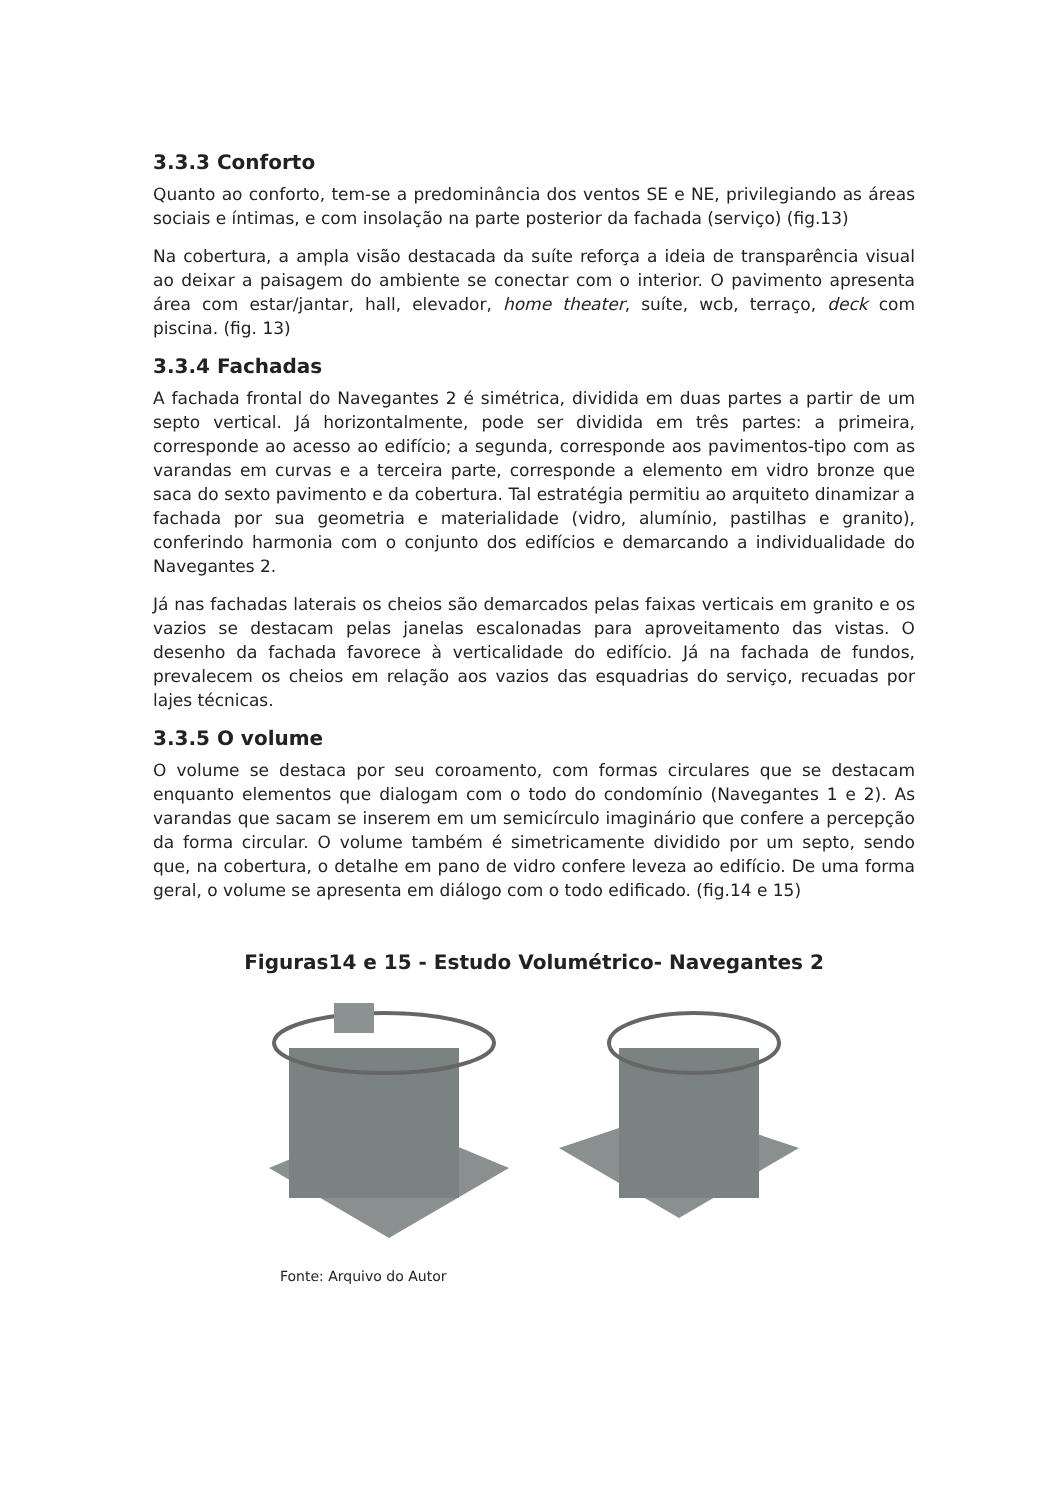3.3.3 Conforto
Quanto ao conforto, tem-se a predominância dos ventos SE e NE, privilegiando as áreas sociais e íntimas, e com insolação na parte posterior da fachada (serviço) (fig.13)
Na cobertura, a ampla visão destacada da suíte reforça a ideia de transparência visual ao deixar a paisagem do ambiente se conectar com o interior. O pavimento apresenta área com estar/jantar, hall, elevador, home theater, suíte, wcb, terraço, deck com piscina. (fig. 13)
3.3.4 Fachadas
A fachada frontal do Navegantes 2 é simétrica, dividida em duas partes a partir de um septo vertical. Já horizontalmente, pode ser dividida em três partes: a primeira, corresponde ao acesso ao edifício; a segunda, corresponde aos pavimentos-tipo com as varandas em curvas e a terceira parte, corresponde a elemento em vidro bronze que saca do sexto pavimento e da cobertura. Tal estratégia permitiu ao arquiteto dinamizar a fachada por sua geometria e materialidade (vidro, alumínio, pastilhas e granito), conferindo harmonia com o conjunto dos edifícios e demarcando a individualidade do Navegantes 2.
Já nas fachadas laterais os cheios são demarcados pelas faixas verticais em granito e os vazios se destacam pelas janelas escalonadas para aproveitamento das vistas. O desenho da fachada favorece à verticalidade do edifício. Já na fachada de fundos, prevalecem os cheios em relação aos vazios das esquadrias do serviço, recuadas por lajes técnicas.
3.3.5 O volume
O volume se destaca por seu coroamento, com formas circulares que se destacam enquanto elementos que dialogam com o todo do condomínio (Navegantes 1 e 2). As varandas que sacam se inserem em um semicírculo imaginário que confere a percepção da forma circular. O volume também é simetricamente dividido por um septo, sendo que, na cobertura, o detalhe em pano de vidro confere leveza ao edifício. De uma forma geral, o volume se apresenta em diálogo com o todo edificado. (fig.14 e 15)
Figuras14 e 15 - Estudo Volumétrico- Navegantes 2
Fonte: Arquivo do Autor